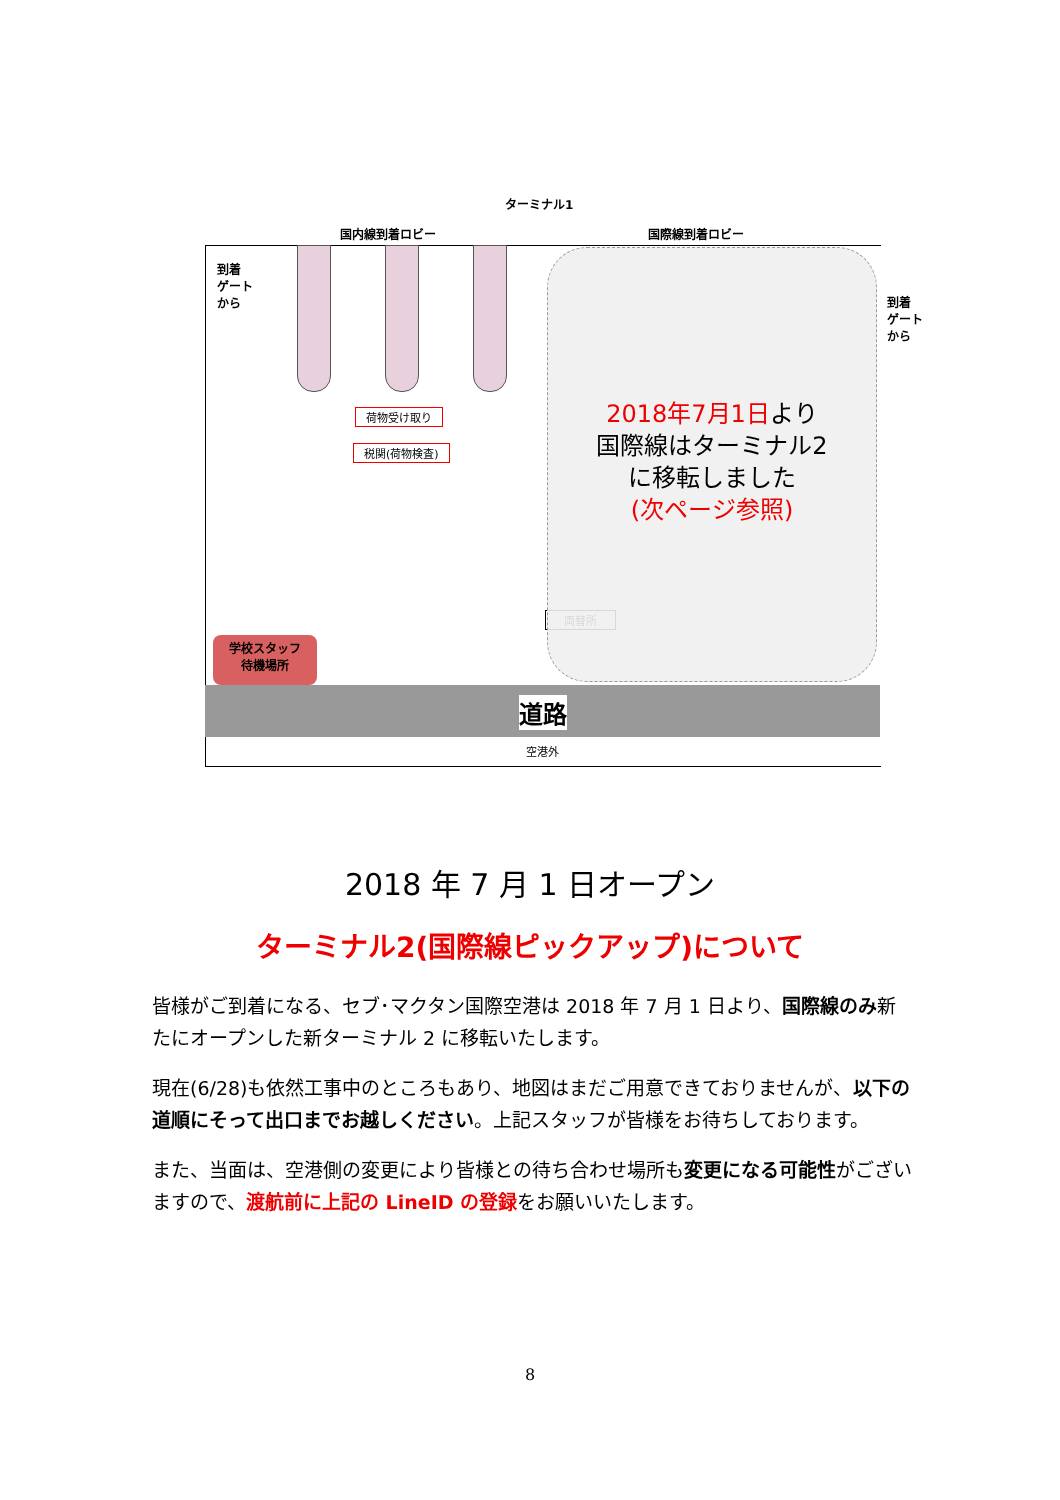ターミナル1
国内線到着ロビー 国際線到着ロビー
到着
ゲート
から
到着
ゲート
から
荷物受け取り
税関(荷物検査)
両替所
学校スタッフ
待機場所
2018年7月1日より
国際線はターミナル2
に移転しました
(次ページ参照)
道路
空港外
2018 年 7 月 1 日オープン
ターミナル2(国際線ピックアップ)について
皆様がご到着になる、セブ･マクタン国際空港は 2018 年 7 月 1 日より、国際線のみ新たにオープンした新ターミナル 2 に移転いたします。
現在(6/28)も依然工事中のところもあり、地図はまだご用意できておりませんが、以下の道順にそって出口までお越しください。上記スタッフが皆様をお待ちしております。
また、当面は、空港側の変更により皆様との待ち合わせ場所も変更になる可能性がございますので、渡航前に上記の LineID の登録をお願いいたします。
8